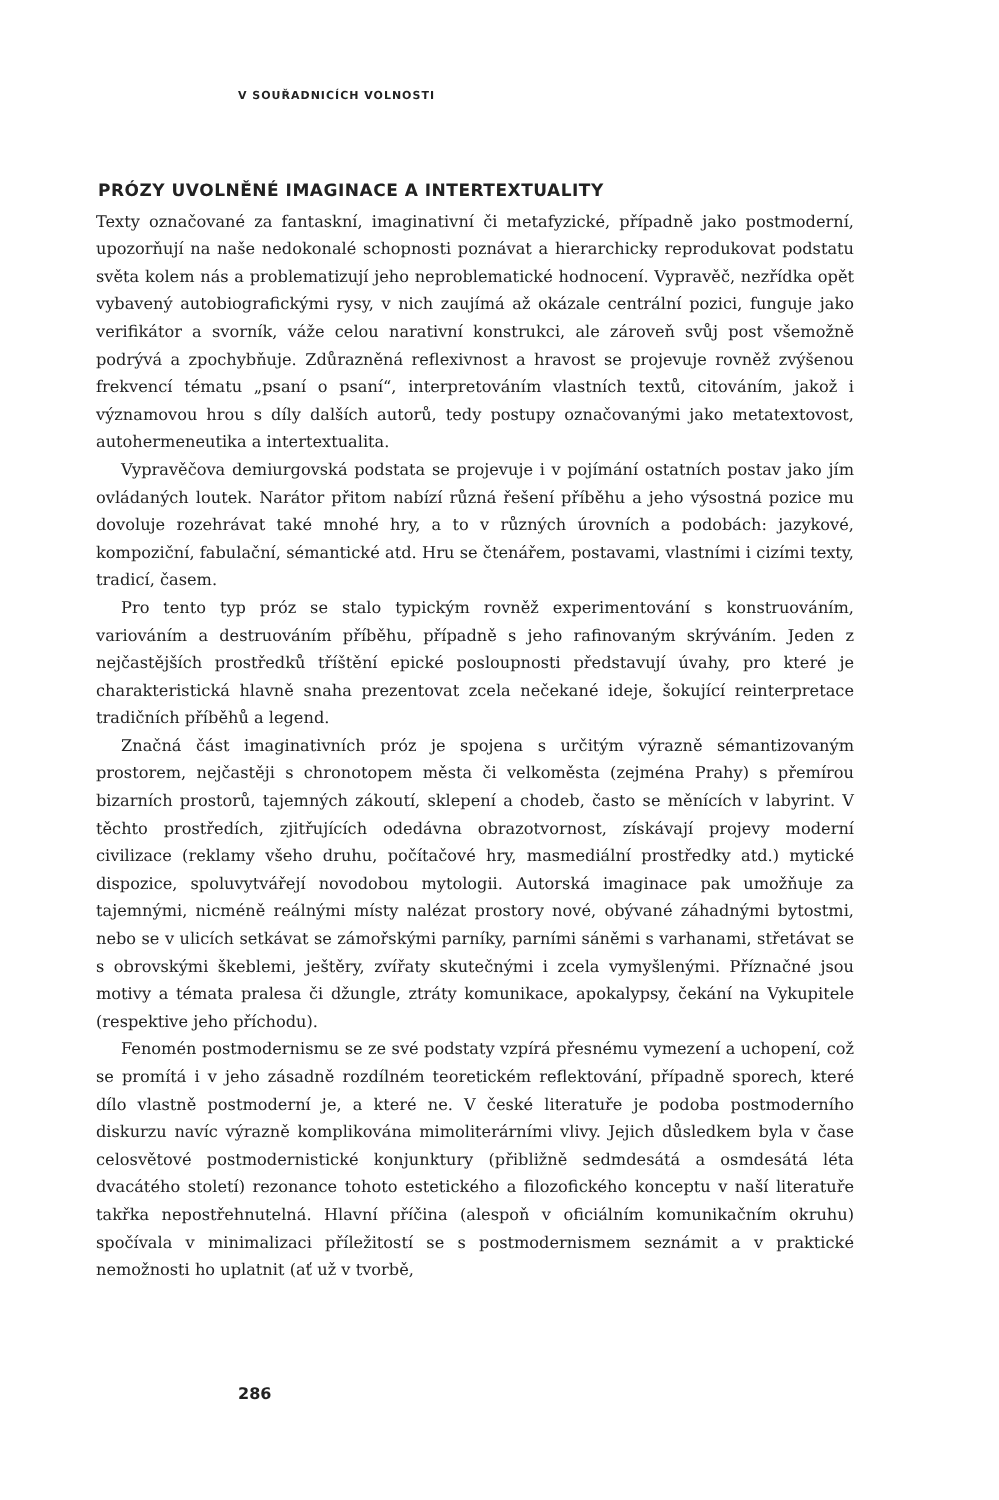V SOUŘADNICÍCH VOLNOSTI
PRÓZY UVOLNĚNÉ IMAGINACE A INTERTEXTUALITY
Texty označované za fantaskní, imaginativní či metafyzické, případně jako postmoderní, upozorňují na naše nedokonalé schopnosti poznávat a hierarchicky reprodukovat podstatu světa kolem nás a problematizují jeho neproblematické hodnocení. Vypravěč, nezřídka opět vybavený autobiografickými rysy, v nich zaujímá až okázale centrální pozici, funguje jako verifikátor a svorník, váže celou narativní konstrukci, ale zároveň svůj post všemožně podrývá a zpochybňuje. Zdůrazněná reflexivnost a hravost se projevuje rovněž zvýšenou frekvencí tématu „psaní o psaní“, interpretováním vlastních textů, citováním, jakož i významovou hrou s díly dalších autorů, tedy postupy označovanými jako metatextovost, autohermeneutika a intertextualita.
Vypravěčova demiurgovská podstata se projevuje i v pojímání ostatních postav jako jím ovládaných loutek. Narátor přitom nabízí různá řešení příběhu a jeho výsostná pozice mu dovoluje rozehrávat také mnohé hry, a to v různých úrovních a podobách: jazykové, kompoziční, fabulační, sémantické atd. Hru se čtenářem, postavami, vlastními i cizími texty, tradicí, časem.
Pro tento typ próz se stalo typickým rovněž experimentování s konstruováním, variováním a destruováním příběhu, případně s jeho rafinovaným skrýváním. Jeden z nejčastějších prostředků tříštění epické posloupnosti představují úvahy, pro které je charakteristická hlavně snaha prezentovat zcela nečekané ideje, šokující reinterpretace tradičních příběhů a legend.
Značná část imaginativních próz je spojena s určitým výrazně sémantizovaným prostorem, nejčastěji s chronotopem města či velkoměsta (zejména Prahy) s přemírou bizarních prostorů, tajemných zákoutí, sklepení a chodeb, často se měnících v labyrint. V těchto prostředích, zjitřujících odedávna obrazotvornost, získávají projevy moderní civilizace (reklamy všeho druhu, počítačové hry, masmediální prostředky atd.) mytické dispozice, spoluvytvářejí novodobou mytologii. Autorská imaginace pak umožňuje za tajemnými, nicméně reálnými místy nalézat prostory nové, obývané záhadnými bytostmi, nebo se v ulicích setkávat se zámořskými parníky, parními sáněmi s varhanami, střetávat se s obrovskými škeblemi, ještěry, zvířaty skutečnými i zcela vymyšlenými. Příznačné jsou motivy a témata pralesa či džungle, ztráty komunikace, apokalypsy, čekání na Vykupitele (respektive jeho příchodu).
Fenomén postmodernismu se ze své podstaty vzpírá přesnému vymezení a uchopení, což se promítá i v jeho zásadně rozdílném teoretickém reflektování, případně sporech, které dílo vlastně postmoderní je, a které ne. V české literatuře je podoba postmoderního diskurzu navíc výrazně komplikována mimoliterárními vlivy. Jejich důsledkem byla v čase celosvětové postmodernistické konjunktury (přibližně sedmdesátá a osmdesátá léta dvacátého století) rezonance tohoto estetického a filozofického konceptu v naší literatuře takřka nepostřehnutelná. Hlavní příčina (alespoň v oficiálním komunikačním okruhu) spočívala v minimalizaci příležitostí se s postmodernismem seznámit a v praktické nemožnosti ho uplatnit (ať už v tvorbě,
286